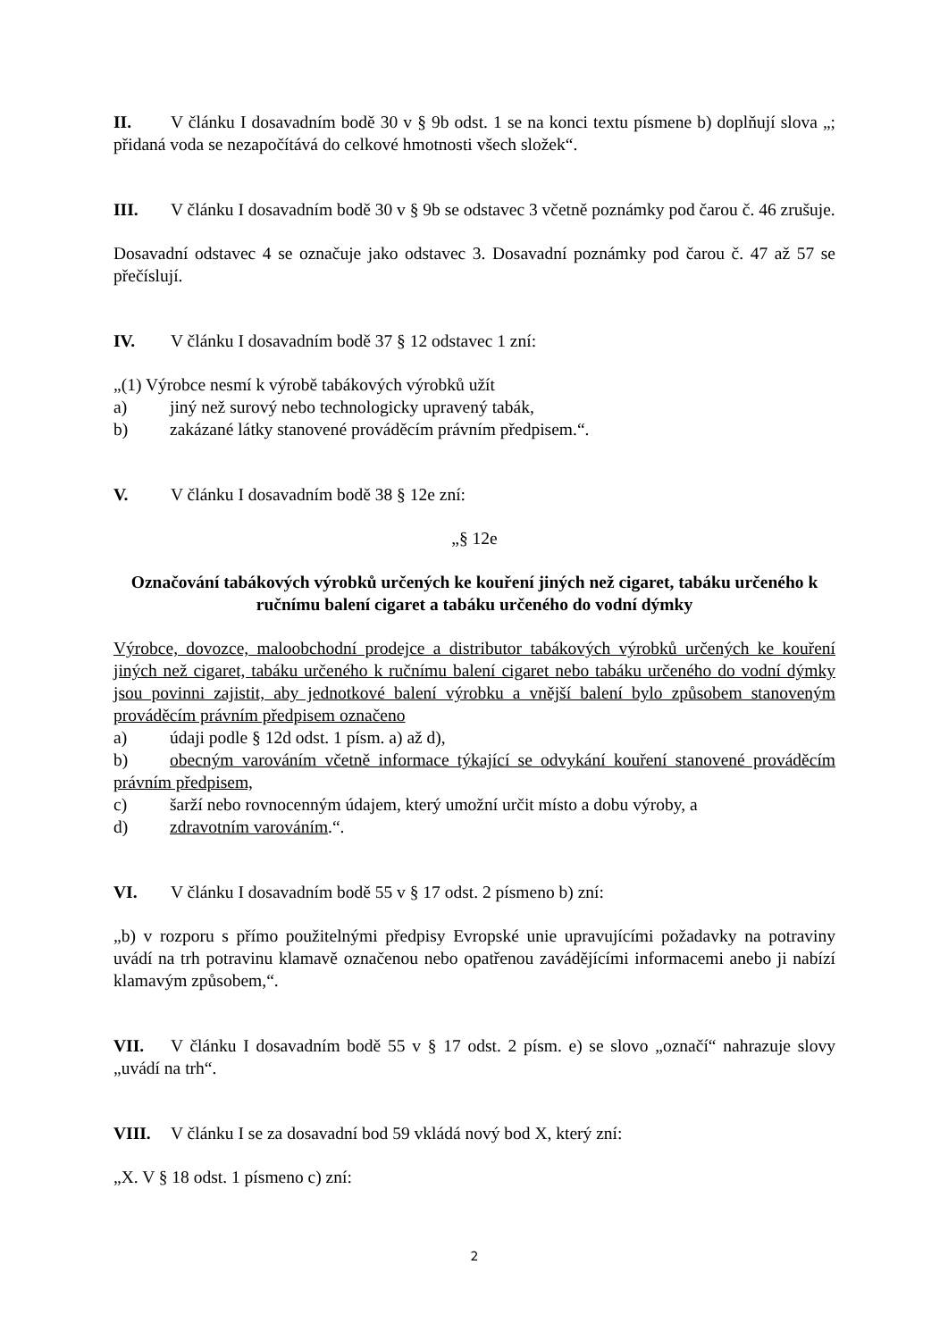II. V článku I dosavadním bodě 30 v § 9b odst. 1 se na konci textu písmene b) doplňují slova „; přidaná voda se nezapočítává do celkové hmotnosti všech složek“.
III. V článku I dosavadním bodě 30 v § 9b se odstavec 3 včetně poznámky pod čarou č. 46 zrušuje.
Dosavadní odstavec 4 se označuje jako odstavec 3. Dosavadní poznámky pod čarou č. 47 až 57 se přečíslují.
IV. V článku I dosavadním bodě 37 § 12 odstavec 1 zní:
„(1) Výrobce nesmí k výrobě tabákových výrobků užít
a) jiný než surový nebo technologicky upravený tabák,
b) zakázané látky stanovené prováděcím právním předpisem.“.
V. V článku I dosavadním bodě 38 § 12e zní:
„§ 12e
Označování tabákových výrobků určených ke kouření jiných než cigaret, tabáku určeného k ručnímu balení cigaret a tabáku určeného do vodní dýmky
Výrobce, dovozce, maloobchodní prodejce a distributor tabákových výrobků určených ke kouření jiných než cigaret, tabáku určeného k ručnímu balení cigaret nebo tabáku určeného do vodní dýmky jsou povinni zajistit, aby jednotkové balení výrobku a vnější balení bylo způsobem stanoveným prováděcím právním předpisem označeno
a) údaji podle § 12d odst. 1 písm. a) až d),
b) obecným varováním včetně informace týkající se odvykání kouření stanovené prováděcím právním předpisem,
c) šarží nebo rovnocenným údajem, který umožní určit místo a dobu výroby, a
d) zdravotním varováním.“.
VI. V článku I dosavadním bodě 55 v § 17 odst. 2 písmeno b) zní:
„b) v rozporu s přímo použitelnými předpisy Evropské unie upravujícími požadavky na potraviny uvádí na trh potravinu klamavě označenou nebo opatřenou zavádějícími informacemi anebo ji nabízí klamavým způsobem,“.
VII. V článku I dosavadním bodě 55 v § 17 odst. 2 písm. e) se slovo „označí“ nahrazuje slovy „uvádí na trh“.
VIII. V článku I se za dosavadní bod 59 vkládá nový bod X, který zní:
„X. V § 18 odst. 1 písmeno c) zní:
2